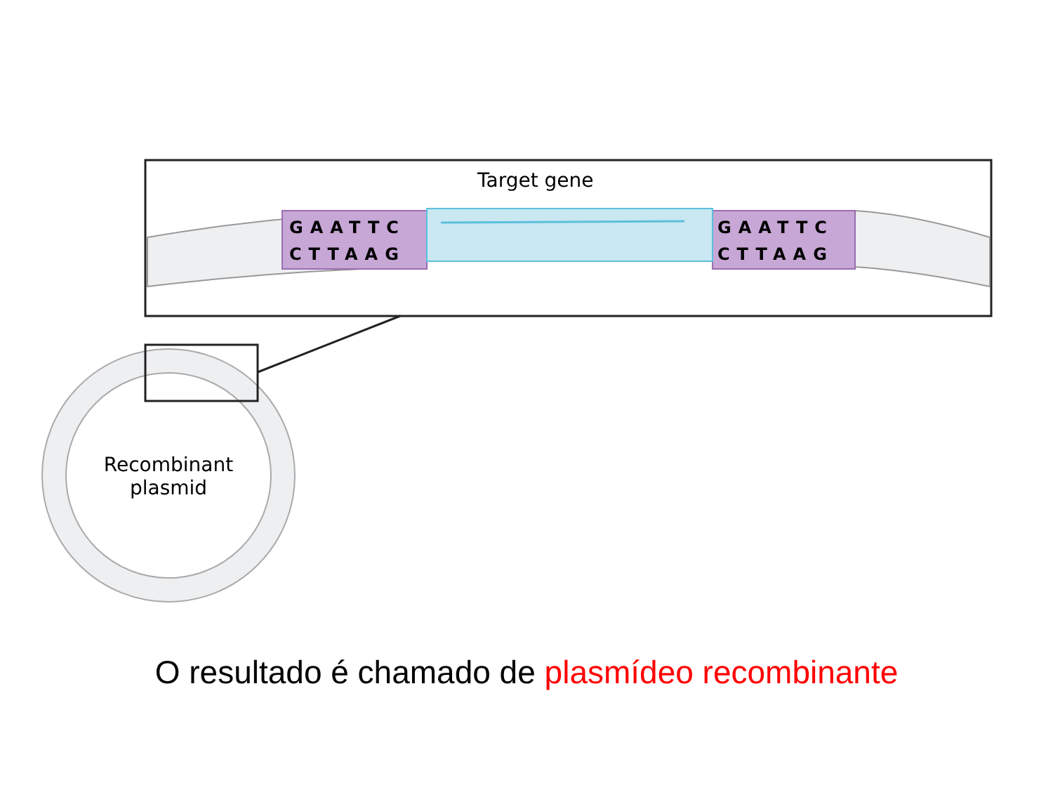Target gene
GAATTC
CTTAAG
GAATTC
CTTAAG
Recombinant
plasmid
O resultado é chamado de plasmídeo recombinante